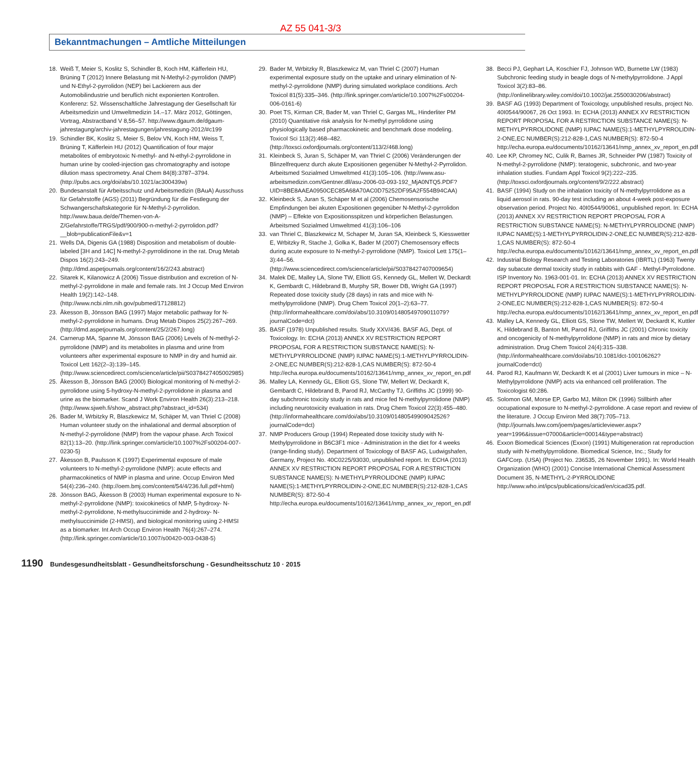AZ 55 041-3/3
Bekanntmachungen – Amtliche Mitteilungen
18. Weiß T, Meier S, Koslitz S, Schindler B, Koch HM, Käfferlein HU, Brüning T (2012) Innere Belastung mit N-Methyl-2-pyrrolidon (NMP) und N-Ethyl-2-pyrrolidon (NEP) bei Lackierern aus der Automobilindustrie und beruflich nicht exponierten Kontrollen. Konferenz: 52. Wissenschaftliche Jahrestagung der Gesellschaft für Arbeitsmedizin und Umweltmedizin 14.–17. März 2012, Göttingen, Vortrag, Abstractband V 8,56–57. http://www.dgaum.de/dgaum-jahrestagung/archiv-jahrestagungen/jahrestagung-2012/#c199
19. Schindler BK, Koslitz S, Meier S, Belov VN, Koch HM, Weiss T, Brüning T, Käfferlein HU (2012) Quantification of four major metabolites of embryotoxic N-methyl- and N-ethyl-2-pyrrolidone in human urine by cooled-injection gas chromatography and isotope dilution mass spectrometry. Anal Chem 84(8):3787–3794. (http://pubs.acs.org/doi/abs/10.1021/ac300439w)
20. Bundesanstalt für Arbeitsschutz und Arbeitsmedizin (BAuA) Ausschuss für Gefahrstoffe (AGS) (2011) Begründung für die Festlegung der Schwangerschaftskategorie für N-Methyl-2-pyrrolidon. http://www.baua.de/de/Themen-von-A-Z/Gefahrstoffe/TRGS/pdf/900/900-n-methyl-2-pyrrolidon.pdf?__blob=publicationFile&v=1
21. Wells DA, Digenis GA (1988) Disposition and metabolism of double-labeled [3H and 14C] N-methyl-2-pyrrolidinone in the rat. Drug Metab Dispos 16(2):243–249. (http://dmd.aspetjournals.org/content/16/2/243.abstract)
22. Sitarek K, Kilanowicz A (2006) Tissue distribution and excretion of N-methyl-2-pyrrolidone in male and female rats. Int J Occup Med Environ Health 19(2):142–148. (http://www.ncbi.nlm.nih.gov/pubmed/17128812)
23. Åkesson B, Jönsson BAG (1997) Major metabolic pathway for N-methyl-2-pyrrolidone in humans. Drug Metab Dispos 25(2):267–269. (http://dmd.aspetjournals.org/content/25/2/267.long)
24. Carnerup MA, Spanne M, Jönsson BAG (2006) Levels of N-methyl-2-pyrrolidone (NMP) and its metabolites in plasma and urine from volunteers after experimental exposure to NMP in dry and humid air. Toxicol Lett 162(2–3):139–145. (http://www.sciencedirect.com/science/article/pii/S0378427405002985)
25. Åkesson B, Jönsson BAG (2000) Biological monitoring of N-methyl-2-pyrrolidone using 5-hydroxy-N-methyl-2-pyrrolidone in plasma and urine as the biomarker. Scand J Work Environ Health 26(3):213–218. (http://www.sjweh.fi/show_abstract.php?abstract_id=534)
26. Bader M, Wrbitzky R, Blaszkewicz M, Schäper M, van Thriel C (2008) Human volunteer study on the inhalational and dermal absorption of N-methyl-2-pyrrolidone (NMP) from the vapour phase. Arch Toxicol 82(1):13–20. (http://link.springer.com/article/10.1007%2Fs00204-007-0230-5)
27. Åkesson B, Paulsson K (1997) Experimental exposure of male volunteers to N-methyl-2-pyrrolidone (NMP): acute effects and pharmacokinetics of NMP in plasma and urine. Occup Environ Med 54(4):236–240. (http://oem.bmj.com/content/54/4/236.full.pdf+html)
28. Jönsson BAG, Åkesson B (2003) Human experimental exposure to N-methyl-2-pyrrolidone (NMP): toxicokinetics of NMP, 5-hydroxy- N-methyl-2-pyrrolidone, N-methylsuccinimide and 2-hydroxy- N-methylsuccinimide (2-HMSI), and biological monitoring using 2-HMSI as a biomarker. Int Arch Occup Environ Health 76(4):267–274. (http://link.springer.com/article/10.1007/s00420-003-0438-5)
29. Bader M, Wrbitzky R, Blaszkewicz M, van Thriel C (2007) Human experimental exposure study on the uptake and urinary elimination of N-methyl-2-pyrrolidone (NMP) during simulated workplace conditions. Arch Toxicol 81(5):335–346. (http://link.springer.com/article/10.1007%2Fs00204-006-0161-6)
30. Poet TS, Kirman CR, Bader M, van Thriel C, Gargas ML, Hinderliter PM (2010) Quantitative risk analysis for N-methyl pyrrolidone using physiologically based pharmacokinetic and benchmark dose modeling. Toxicol Sci 113(2):468–482. (http://toxsci.oxfordjournals.org/content/113/2/468.long)
31. Kleinbeck S, Juran S, Schäper M, van Thriel C (2006) Veränderungen der Blinzelfrequenz durch akute Expositionen gegenüber N-Methyl-2-Pyrrolidon. Arbeitsmed Sozialmed Umweltmed 41(3):105–106. (http://www.asu-arbeitsmedizin.com/Gentner.dll/asu-2006-03-093-192_MjA0NTQ5.PDF?UID=8BE8AAEA0950CEC85A68A70AC0D75252DF95A2F554B94CAA)
32. Kleinbeck S, Juran S, Schäper M et al (2006) Chemosensorische Empfindungen bei akuten Expositionen gegenüber N-Methyl-2-pyrrolidon (NMP) – Effekte von Expositionsspitzen und körperlichen Belastungen. Arbeitsmed Sozialmed Umweltmed 41(3):106–106
33. van Thriel C, Blaszkewicz M, Schaper M, Juran SA, Kleinbeck S, Kiesswetter E, Wrbitzky R, Stache J, Golka K, Bader M (2007) Chemosensory effects during acute exposure to N-methyl-2-pyrrolidone (NMP). Toxicol Lett 175(1–3):44–56. (http://www.sciencedirect.com/science/article/pii/S0378427407009654)
34. Malek DE, Malley LA, Slone TW, Elliott GS, Kennedy GL, Mellert W, Deckardt K, Gembardt C, Hildebrand B, Murphy SR, Bower DB, Wright GA (1997) Repeated dose toxicity study (28 days) in rats and mice with N-methylpyrrolidone (NMP). Drug Chem Toxicol 20(1–2):63–77. (http://informahealthcare.com/doi/abs/10.3109/01480549709011079?journalCode=dct)
35. BASF (1978) Unpublished results. Study XXV/436. BASF AG, Dept. of Toxicology. In: ECHA (2013) ANNEX XV RESTRICTION REPORT PROPOSAL FOR A RESTRICTION SUBSTANCE NAME(S): N-METHYLPYRROLIDONE (NMP) IUPAC NAME(S):1-METHYLPYRROLIDIN-2-ONE,EC NUMBER(S):212-828-1,CAS NUMBER(S): 872-50-4 http://echa.europa.eu/documents/10162/13641/nmp_annex_xv_report_en.pdf
36. Malley LA, Kennedy GL, Elliott GS, Slone TW, Mellert W, Deckardt K, Gembardt C, Hildebrand B, Parod RJ, McCarthy TJ, Griffiths JC (1999) 90-day subchronic toxicity study in rats and mice fed N-methylpyrrolidone (NMP) including neurotoxicity evaluation in rats. Drug Chem Toxicol 22(3):455–480. (http://informahealthcare.com/doi/abs/10.3109/01480549909042526?journalCode=dct)
37. NMP Producers Group (1994) Repeated dose toxicity study with N-Methylpyrrolidone in B6C3F1 mice - Administration in the diet for 4 weeks (range-finding study). Department of Toxicology of BASF AG, Ludwigshafen, Germany, Project No. 40C0225/93030, unpublished report. In: ECHA (2013) ANNEX XV RESTRICTION REPORT PROPOSAL FOR A RESTRICTION SUBSTANCE NAME(S): N-METHYLPYRROLIDONE (NMP) IUPAC NAME(S):1-METHYLPYRROLIDIN-2-ONE,EC NUMBER(S):212-828-1,CAS NUMBER(S): 872-50-4 http://echa.europa.eu/documents/10162/13641/nmp_annex_xv_report_en.pdf
38. Becci PJ, Gephart LA, Koschier FJ, Johnson WD, Burnette LW (1983) Subchronic feeding study in beagle dogs of N-methylpyrrolidone. J Appl Toxicol 3(2):83–86. (http://onlinelibrary.wiley.com/doi/10.1002/jat.2550030206/abstract)
39. BASF AG (1993) Department of Toxicology, unpublished results, project No. 40I0544/90067, 26 Oct 1993. In: ECHA (2013) ANNEX XV RESTRICTION REPORT PROPOSAL FOR A RESTRICTION SUBSTANCE NAME(S): N-METHYLPYRROLIDONE (NMP) IUPAC NAME(S):1-METHYLPYRROLIDIN-2-ONE,EC NUMBER(S):212-828-1,CAS NUMBER(S): 872-50-4 http://echa.europa.eu/documents/10162/13641/nmp_annex_xv_report_en.pdf
40. Lee KP, Chromey NC, Culik R, Barnes JR, Schneider PW (1987) Toxicity of N-methyl-2-pyrrolidone (NMP): teratogenic, subchronic, and two-year inhalation studies. Fundam Appl Toxicol 9(2):222–235. (http://toxsci.oxfordjournals.org/content/9/2/222.abstract)
41. BASF (1994) Study on the inhalation toxicity of N-methylpyrrolidone as a liquid aerosol in rats. 90-day test including an about 4-week post-exposure observation period. Project No. 40I0544/90061, unpublished report. In: ECHA (2013) ANNEX XV RESTRICTION REPORT PROPOSAL FOR A RESTRICTION SUBSTANCE NAME(S): N-METHYLPYRROLIDONE (NMP) IUPAC NAME(S):1-METHYLPYRROLIDIN-2-ONE,EC NUMBER(S):212-828-1,CAS NUMBER(S): 872-50-4 http://echa.europa.eu/documents/10162/13641/nmp_annex_xv_report_en.pdf
42. Industrial Biology Research and Testing Laboratories (IBRTL) (1963) Twenty day subacute dermal toxicity study in rabbits with GAF - Methyl-Pyrrolodone. ISP Inventory No. 1963-001-01. In: ECHA (2013) ANNEX XV RESTRICTION REPORT PROPOSAL FOR A RESTRICTION SUBSTANCE NAME(S): N-METHYLPYRROLIDONE (NMP) IUPAC NAME(S):1-METHYLPYRROLIDIN-2-ONE,EC NUMBER(S):212-828-1,CAS NUMBER(S): 872-50-4 http://echa.europa.eu/documents/10162/13641/nmp_annex_xv_report_en.pdf
43. Malley LA, Kennedy GL, Elliott GS, Slone TW, Mellert W, Deckardt K, Kuttler K, Hildebrand B, Banton MI, Parod RJ, Griffiths JC (2001) Chronic toxicity and oncogenicity of N-methylpyrrolidone (NMP) in rats and mice by dietary administration. Drug Chem Toxicol 24(4):315–338. (http://informahealthcare.com/doi/abs/10.1081/dct-100106262?journalCode=dct)
44. Parod RJ, Kaufmann W, Deckardt K et al (2001) Liver tumours in mice – N-Methylpyrrolidone (NMP) acts via enhanced cell proliferation. The Toxicologist 60:286.
45. Solomon GM, Morse EP, Garbo MJ, Milton DK (1996) Stillbirth after occupational exposure to N-methyl-2-pyrrolidone. A case report and review of the literature. J Occup Environ Med 38(7):705–713. (http://journals.lww.com/joem/pages/articleviewer.aspx?year=1996&issue=07000&article=00014&type=abstract)
46. Exxon Biomedical Sciences (Exxon) (1991) Multigeneration rat reproduction study with N-methylpyrrolidone. Biomedical Science, Inc.; Study for GAFCorp. (USA) (Project No. 236535, 26 November 1991). In: World Health Organization (WHO) (2001) Concise International Chemical Assessment Document 35, N-METHYL-2-PYRROLIDONE http://www.who.int/ipcs/publications/cicad/en/cicad35.pdf.
1190 Bundesgesundheitsblatt - Gesundheitsforschung - Gesundheitsschutz 10 · 2015